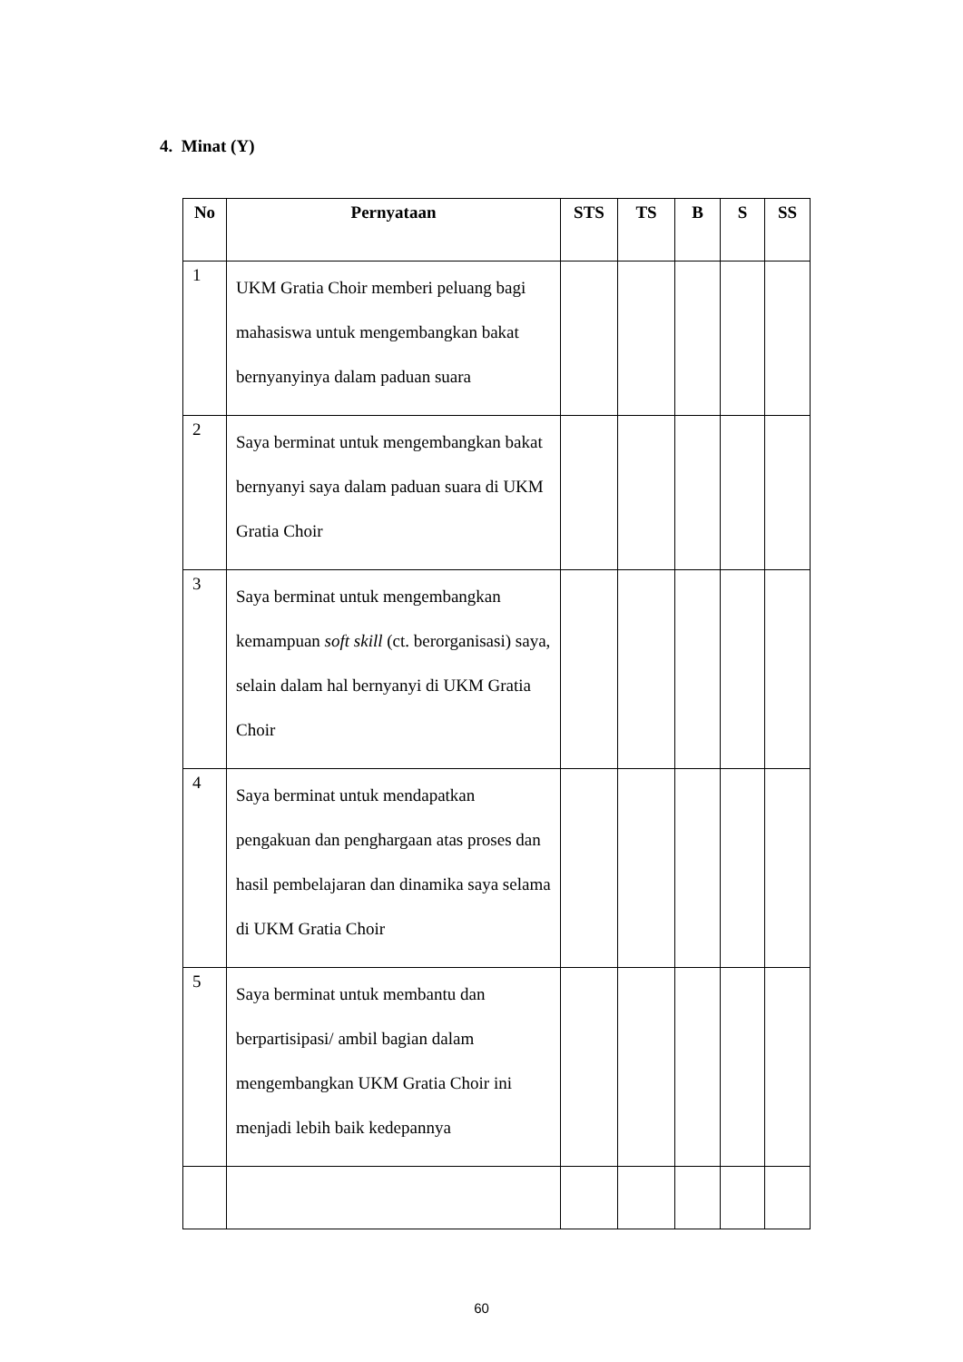4. Minat (Y)
| No | Pernyataan | STS | TS | B | S | SS |
| --- | --- | --- | --- | --- | --- | --- |
| 1 | UKM Gratia Choir memberi peluang bagi mahasiswa untuk mengembangkan bakat bernyanyinya dalam paduan suara | | | | | |
| 2 | Saya berminat untuk mengembangkan bakat bernyanyi saya dalam paduan suara di UKM Gratia Choir | | | | | |
| 3 | Saya berminat untuk mengembangkan kemampuan soft skill (ct. berorganisasi) saya, selain dalam hal bernyanyi di UKM Gratia Choir | | | | | |
| 4 | Saya berminat untuk mendapatkan pengakuan dan penghargaan atas proses dan hasil pembelajaran dan dinamika saya selama di UKM Gratia Choir | | | | | |
| 5 | Saya berminat untuk membantu dan berpartisipasi/ ambil bagian dalam mengembangkan UKM Gratia Choir ini menjadi lebih baik kedepannya | | | | | |
60